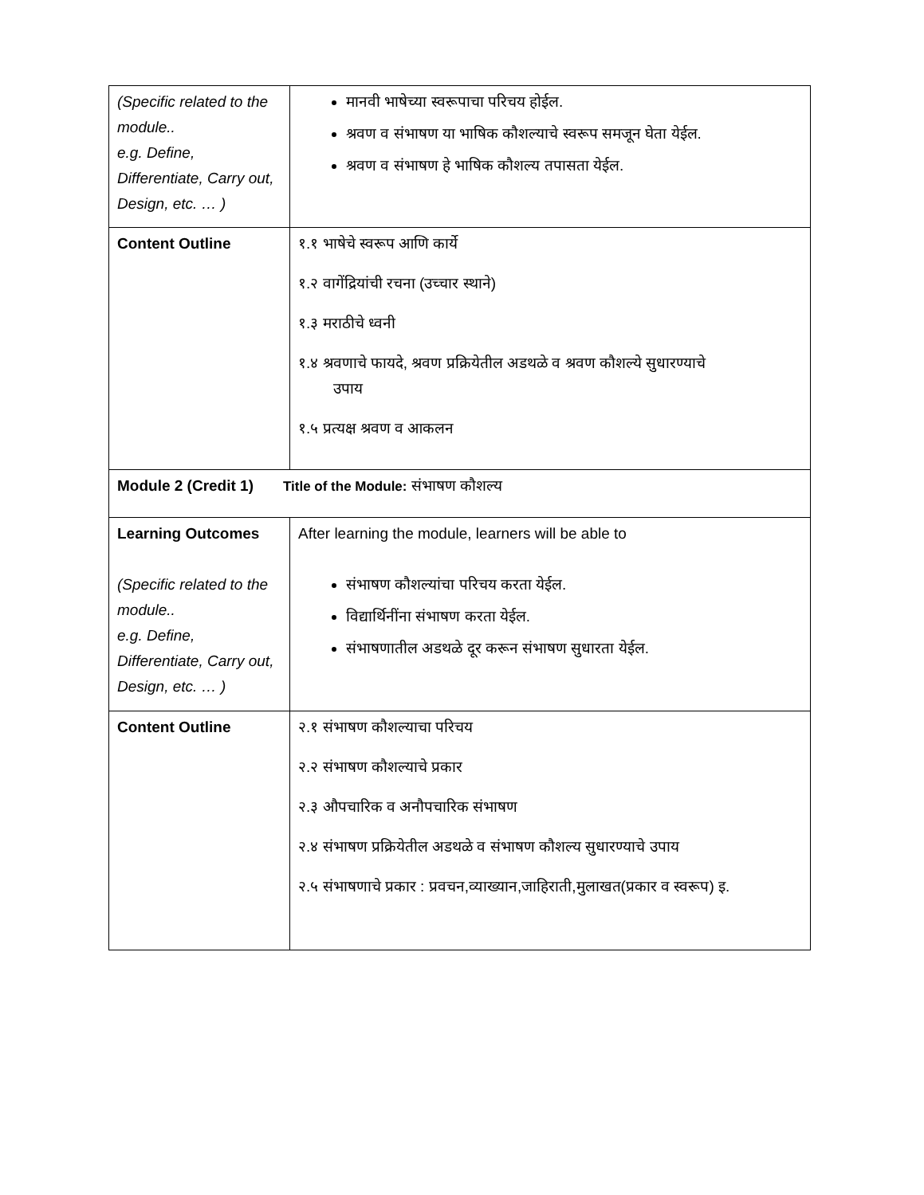| (Specific related to the module.. e.g. Define, Differentiate, Carry out, Design, etc. … ) | मानवी भाषेच्या स्वरूपाचा परिचय होईल. श्रवण व संभाषण या भाषिक कौशल्याचे स्वरूप समजून घेता येईल. श्रवण व संभाषण हे भाषिक कौशल्य तपासता येईल. |
| Content Outline | १.१ भाषेचे स्वरूप आणि कार्ये १.२ वागेंद्रियांची रचना (उच्चार स्थाने) १.३ मराठीचे ध्वनी १.४ श्रवणाचे फायदे, श्रवण प्रक्रियेतील अडथळे व श्रवण कौशल्ये सुधारण्याचे उपाय १.५ प्रत्यक्ष श्रवण व आकलन |
| Module 2 (Credit 1) Title of the Module: संभाषण कौशल्य | |
| Learning Outcomes (Specific related to the module.. e.g. Define, Differentiate, Carry out, Design, etc. … ) | After learning the module, learners will be able to संभाषण कौशल्यांचा परिचय करता येईल. विद्यार्थिनींना संभाषण करता येईल. संभाषणातील अडथळे दूर करून संभाषण सुधारता येईल. |
| Content Outline | २.१ संभाषण कौशल्याचा परिचय २.२ संभाषण कौशल्याचे प्रकार २.३ औपचारिक व अनौपचारिक संभाषण २.४ संभाषण प्रक्रियेतील अडथळे व संभाषण कौशल्य सुधारण्याचे उपाय २.५ संभाषणाचे प्रकार : प्रवचन,व्याख्यान,जाहिराती,मुलाखत(प्रकार व स्वरूप) इ. |